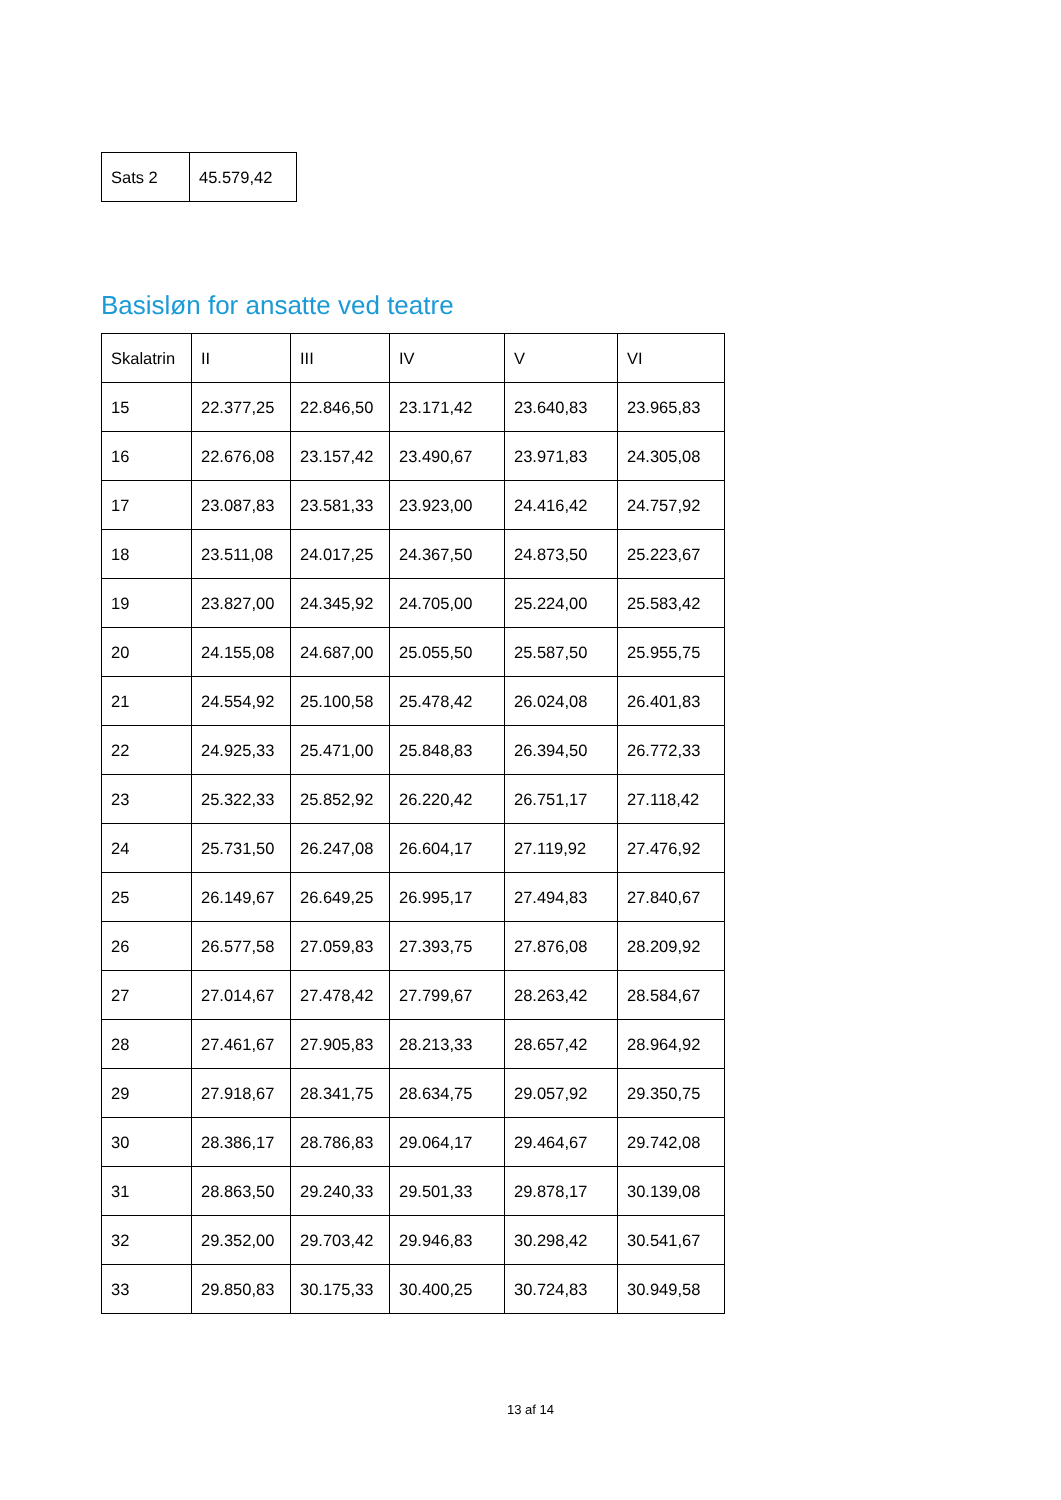| Sats 2 | 45.579,42 |
Basisløn for ansatte ved teatre
| Skalatrin | II | III | IV | V | VI |
| --- | --- | --- | --- | --- | --- |
| 15 | 22.377,25 | 22.846,50 | 23.171,42 | 23.640,83 | 23.965,83 |
| 16 | 22.676,08 | 23.157,42 | 23.490,67 | 23.971,83 | 24.305,08 |
| 17 | 23.087,83 | 23.581,33 | 23.923,00 | 24.416,42 | 24.757,92 |
| 18 | 23.511,08 | 24.017,25 | 24.367,50 | 24.873,50 | 25.223,67 |
| 19 | 23.827,00 | 24.345,92 | 24.705,00 | 25.224,00 | 25.583,42 |
| 20 | 24.155,08 | 24.687,00 | 25.055,50 | 25.587,50 | 25.955,75 |
| 21 | 24.554,92 | 25.100,58 | 25.478,42 | 26.024,08 | 26.401,83 |
| 22 | 24.925,33 | 25.471,00 | 25.848,83 | 26.394,50 | 26.772,33 |
| 23 | 25.322,33 | 25.852,92 | 26.220,42 | 26.751,17 | 27.118,42 |
| 24 | 25.731,50 | 26.247,08 | 26.604,17 | 27.119,92 | 27.476,92 |
| 25 | 26.149,67 | 26.649,25 | 26.995,17 | 27.494,83 | 27.840,67 |
| 26 | 26.577,58 | 27.059,83 | 27.393,75 | 27.876,08 | 28.209,92 |
| 27 | 27.014,67 | 27.478,42 | 27.799,67 | 28.263,42 | 28.584,67 |
| 28 | 27.461,67 | 27.905,83 | 28.213,33 | 28.657,42 | 28.964,92 |
| 29 | 27.918,67 | 28.341,75 | 28.634,75 | 29.057,92 | 29.350,75 |
| 30 | 28.386,17 | 28.786,83 | 29.064,17 | 29.464,67 | 29.742,08 |
| 31 | 28.863,50 | 29.240,33 | 29.501,33 | 29.878,17 | 30.139,08 |
| 32 | 29.352,00 | 29.703,42 | 29.946,83 | 30.298,42 | 30.541,67 |
| 33 | 29.850,83 | 30.175,33 | 30.400,25 | 30.724,83 | 30.949,58 |
13 af 14